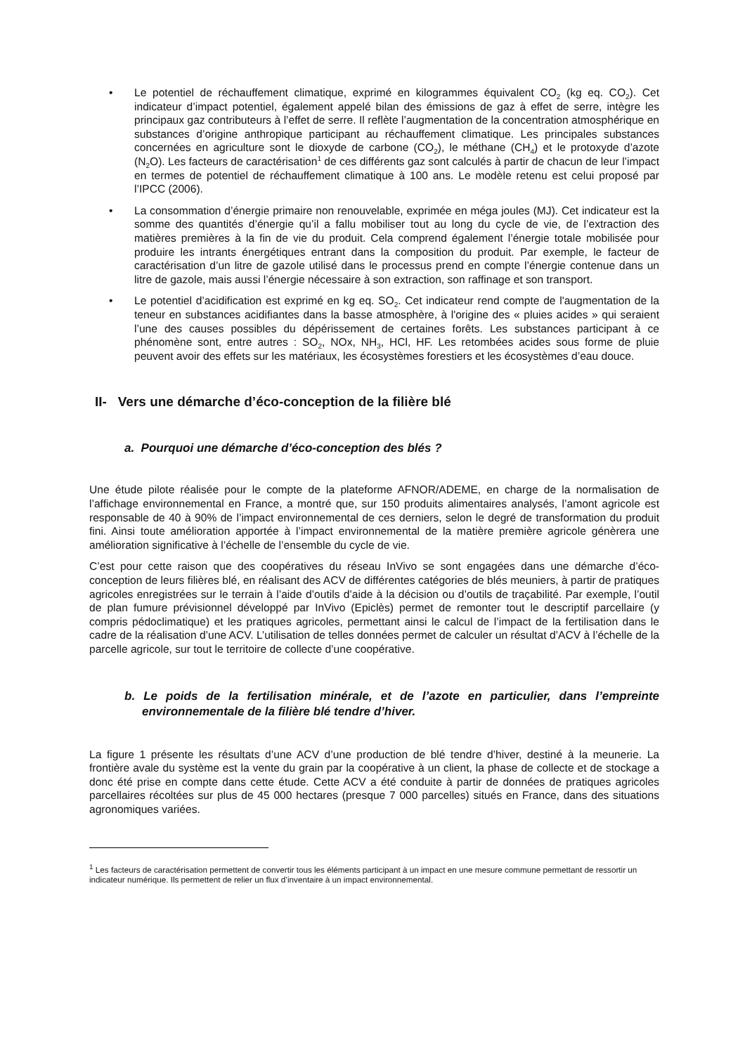• Le potentiel de réchauffement climatique, exprimé en kilogrammes équivalent CO<sub>2</sub> (kg eq. CO<sub>2</sub>). Cet indicateur d’impact potentiel, également appelé bilan des émissions de gaz à effet de serre, intègre les principaux gaz contributeurs à l’effet de serre. Il reflète l’augmentation de la concentration atmosphérique en substances d’origine anthropique participant au réchauffement climatique. Les principales substances concernées en agriculture sont le dioxyde de carbone (CO<sub>2</sub>), le méthane (CH<sub>4</sub>) et le protoxyde d’azote (N<sub>2</sub>O). Les facteurs de caractérisation<sup>1</sup> de ces différents gaz sont calculés à partir de chacun de leur l’impact en termes de potentiel de réchauffement climatique à 100 ans. Le modèle retenu est celui proposé par l’IPCC (2006).
• La consommation d’énergie primaire non renouvelable, exprimée en méga joules (MJ). Cet indicateur est la somme des quantités d’énergie qu’il a fallu mobiliser tout au long du cycle de vie, de l’extraction des matières premières à la fin de vie du produit. Cela comprend également l’énergie totale mobilisée pour produire les intrants énergétiques entrant dans la composition du produit. Par exemple, le facteur de caractérisation d’un litre de gazole utilisé dans le processus prend en compte l’énergie contenue dans un litre de gazole, mais aussi l’énergie nécessaire à son extraction, son raffinage et son transport.
• Le potentiel d’acidification est exprimé en kg eq. SO<sub>2</sub>. Cet indicateur rend compte de l'augmentation de la teneur en substances acidifiantes dans la basse atmosphère, à l'origine des « pluies acides » qui seraient l’une des causes possibles du dépérissement de certaines forêts. Les substances participant à ce phénomène sont, entre autres : SO<sub>2</sub>, NOx, NH<sub>3</sub>, HCl, HF. Les retombées acides sous forme de pluie peuvent avoir des effets sur les matériaux, les écosystèmes forestiers et les écosystèmes d’eau douce.
II- Vers une démarche d’éco-conception de la filière blé
a. Pourquoi une démarche d’éco-conception des blés ?
Une étude pilote réalisée pour le compte de la plateforme AFNOR/ADEME, en charge de la normalisation de l’affichage environnemental en France, a montré que, sur 150 produits alimentaires analysés, l’amont agricole est responsable de 40 à 90% de l’impact environnemental de ces derniers, selon le degré de transformation du produit fini. Ainsi toute amélioration apportée à l’impact environnemental de la matière première agricole génèrera une amélioration significative à l’échelle de l’ensemble du cycle de vie.
C’est pour cette raison que des coopératives du réseau InVivo se sont engagées dans une démarche d’éco-conception de leurs filières blé, en réalisant des ACV de différentes catégories de blés meuniers, à partir de pratiques agricoles enregistrées sur le terrain à l’aide d’outils d’aide à la décision ou d’outils de traçabilité. Par exemple, l’outil de plan fumure prévisionnel développé par InVivo (Epiclès) permet de remonter tout le descriptif parcellaire (y compris pédoclimatique) et les pratiques agricoles, permettant ainsi le calcul de l’impact de la fertilisation dans le cadre de la réalisation d’une ACV. L’utilisation de telles données permet de calculer un résultat d’ACV à l’échelle de la parcelle agricole, sur tout le territoire de collecte d’une coopérative.
b. Le poids de la fertilisation minérale, et de l’azote en particulier, dans l’empreinte environnementale de la filière blé tendre d’hiver.
La figure 1 présente les résultats d’une ACV d’une production de blé tendre d’hiver, destiné à la meunerie. La frontière avale du système est la vente du grain par la coopérative à un client, la phase de collecte et de stockage a donc été prise en compte dans cette étude. Cette ACV a été conduite à partir de données de pratiques agricoles parcellaires récoltées sur plus de 45 000 hectares (presque 7 000 parcelles) situés en France, dans des situations agronomiques variées.
<sup>1</sup> Les facteurs de caractérisation permettent de convertir tous les éléments participant à un impact en une mesure commune permettant de ressortir un indicateur numérique. Ils permettent de relier un flux d’inventaire à un impact environnemental.